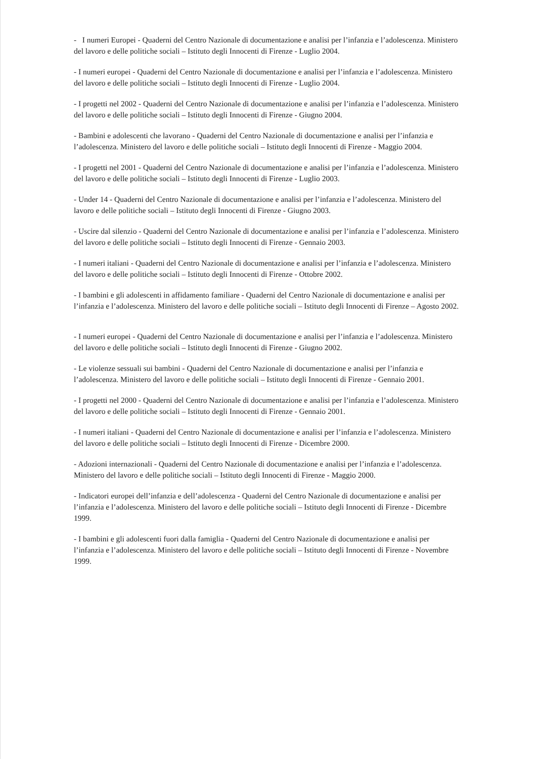- I numeri Europei - Quaderni del Centro Nazionale di documentazione e analisi per l’infanzia e l’adolescenza. Ministero del lavoro e delle politiche sociali – Istituto degli Innocenti di Firenze - Luglio 2004.
- I numeri europei - Quaderni del Centro Nazionale di documentazione e analisi per l’infanzia e l’adolescenza. Ministero del lavoro e delle politiche sociali – Istituto degli Innocenti di Firenze - Luglio 2004.
- I progetti nel 2002 - Quaderni del Centro Nazionale di documentazione e analisi per l’infanzia e l’adolescenza. Ministero del lavoro e delle politiche sociali – Istituto degli Innocenti di Firenze - Giugno 2004.
- Bambini e adolescenti che lavorano - Quaderni del Centro Nazionale di documentazione e analisi per l’infanzia e l’adolescenza. Ministero del lavoro e delle politiche sociali – Istituto degli Innocenti di Firenze - Maggio 2004.
- I progetti nel 2001 - Quaderni del Centro Nazionale di documentazione e analisi per l’infanzia e l’adolescenza. Ministero del lavoro e delle politiche sociali – Istituto degli Innocenti di Firenze - Luglio 2003.
- Under 14 - Quaderni del Centro Nazionale di documentazione e analisi per l’infanzia e l’adolescenza. Ministero del lavoro e delle politiche sociali – Istituto degli Innocenti di Firenze - Giugno 2003.
- Uscire dal silenzio - Quaderni del Centro Nazionale di documentazione e analisi per l’infanzia e l’adolescenza. Ministero del lavoro e delle politiche sociali – Istituto degli Innocenti di Firenze - Gennaio 2003.
- I numeri italiani - Quaderni del Centro Nazionale di documentazione e analisi per l’infanzia e l’adolescenza. Ministero del lavoro e delle politiche sociali – Istituto degli Innocenti di Firenze - Ottobre 2002.
- I bambini e gli adolescenti in affidamento familiare - Quaderni del Centro Nazionale di documentazione e analisi per l’infanzia e l’adolescenza. Ministero del lavoro e delle politiche sociali – Istituto degli Innocenti di Firenze – Agosto 2002.
- I numeri europei - Quaderni del Centro Nazionale di documentazione e analisi per l’infanzia e l’adolescenza. Ministero del lavoro e delle politiche sociali – Istituto degli Innocenti di Firenze - Giugno 2002.
- Le violenze sessuali sui bambini - Quaderni del Centro Nazionale di documentazione e analisi per l’infanzia e l’adolescenza. Ministero del lavoro e delle politiche sociali – Istituto degli Innocenti di Firenze - Gennaio 2001.
- I progetti nel 2000 - Quaderni del Centro Nazionale di documentazione e analisi per l’infanzia e l’adolescenza. Ministero del lavoro e delle politiche sociali – Istituto degli Innocenti di Firenze - Gennaio 2001.
- I numeri italiani - Quaderni del Centro Nazionale di documentazione e analisi per l’infanzia e l’adolescenza. Ministero del lavoro e delle politiche sociali – Istituto degli Innocenti di Firenze - Dicembre 2000.
- Adozioni internazionali - Quaderni del Centro Nazionale di documentazione e analisi per l’infanzia e l’adolescenza. Ministero del lavoro e delle politiche sociali – Istituto degli Innocenti di Firenze - Maggio 2000.
- Indicatori europei dell’infanzia e dell’adolescenza - Quaderni del Centro Nazionale di documentazione e analisi per l’infanzia e l’adolescenza. Ministero del lavoro e delle politiche sociali – Istituto degli Innocenti di Firenze - Dicembre 1999.
- I bambini e gli adolescenti fuori dalla famiglia - Quaderni del Centro Nazionale di documentazione e analisi per l’infanzia e l’adolescenza. Ministero del lavoro e delle politiche sociali – Istituto degli Innocenti di Firenze - Novembre 1999.